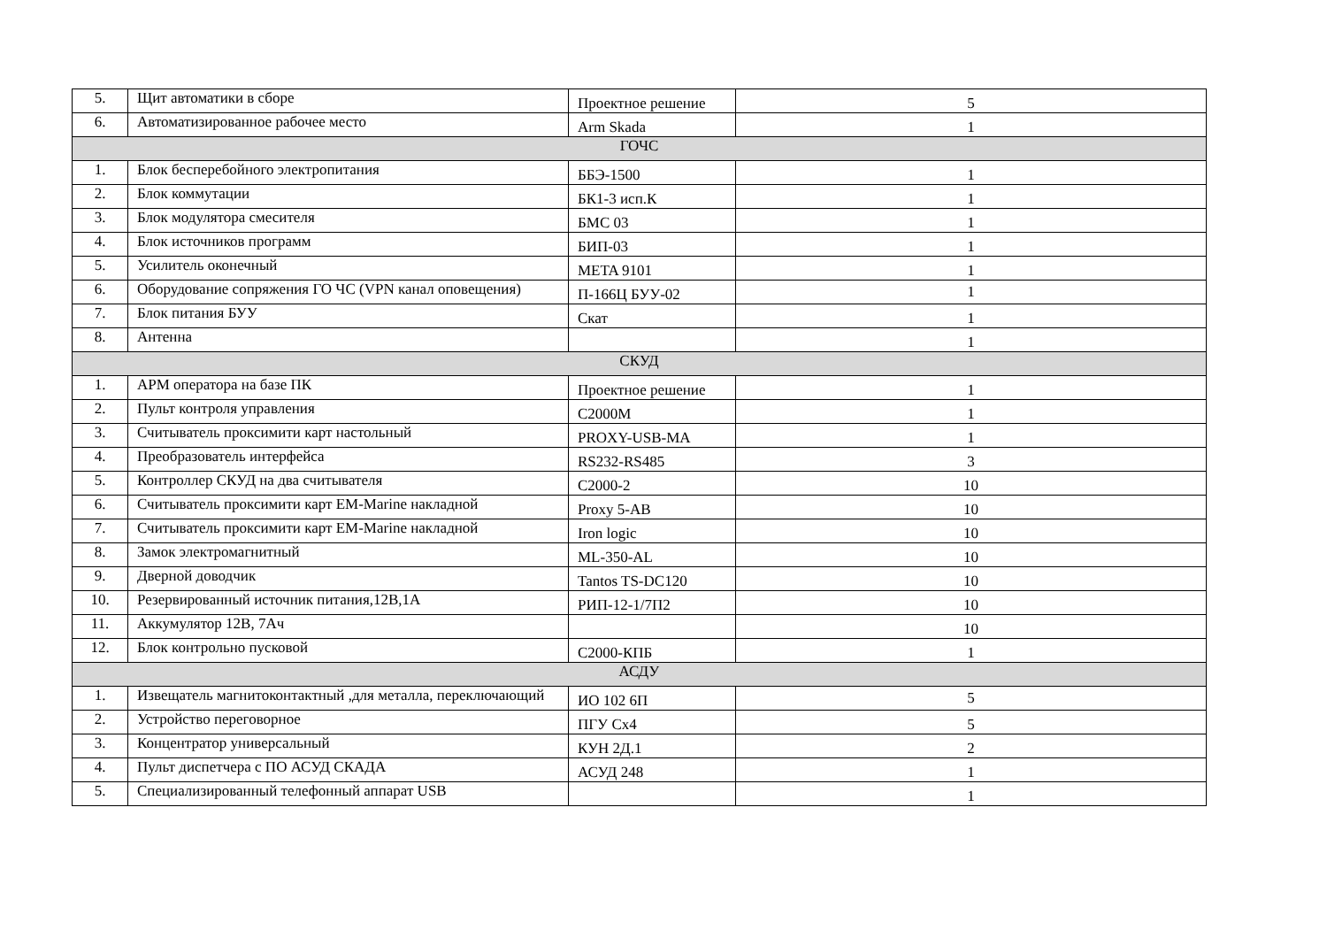| 5. | Щит автоматики в сборе | Проектное решение | 5 |
| 6. | Автоматизированное рабочее место | Arm Skada | 1 |
| ГОЧС | | | |
| 1. | Блок бесперебойного электропитания | ББЭ-1500 | 1 |
| 2. | Блок коммутации | БК1-3 исп.К | 1 |
| 3. | Блок модулятора смесителя | БМС 03 | 1 |
| 4. | Блок источников программ | БИП-03 | 1 |
| 5. | Усилитель оконечный | META 9101 | 1 |
| 6. | Оборудование сопряжения ГО ЧС (VPN канал оповещения) | П-166Ц БУУ-02 | 1 |
| 7. | Блок питания БУУ | Скат | 1 |
| 8. | Антенна | | 1 |
| СКУД | | | |
| 1. | АРМ оператора на базе ПК | Проектное решение | 1 |
| 2. | Пульт контроля управления | С2000М | 1 |
| 3. | Считыватель проксимити карт настольный | PROXY-USB-MA | 1 |
| 4. | Преобразователь интерфейса | RS232-RS485 | 3 |
| 5. | Контроллер СКУД на два считывателя | С2000-2 | 10 |
| 6. | Считыватель проксимити карт EM-Marine накладной | Proxy 5-AB | 10 |
| 7. | Считыватель проксимити карт EM-Marine накладной | Iron logic | 10 |
| 8. | Замок электромагнитный | ML-350-AL | 10 |
| 9. | Дверной доводчик | Tantos TS-DC120 | 10 |
| 10. | Резервированный источник питания,12В,1А | РИП-12-1/7П2 | 10 |
| 11. | Аккумулятор 12В, 7Ач | | 10 |
| 12. | Блок контрольно пусковой | С2000-КПБ | 1 |
| АСДУ | | | |
| 1. | Извещатель магнитоконтактный ,для металла, переключающий | ИО 102 6П | 5 |
| 2. | Устройство переговорное | ПГУ Сх4 | 5 |
| 3. | Концентратор универсальный | КУН 2Д.1 | 2 |
| 4. | Пульт диспетчера с ПО АСУД СКАДА | АСУД 248 | 1 |
| 5. | Специализированный телефонный аппарат USB | | 1 |